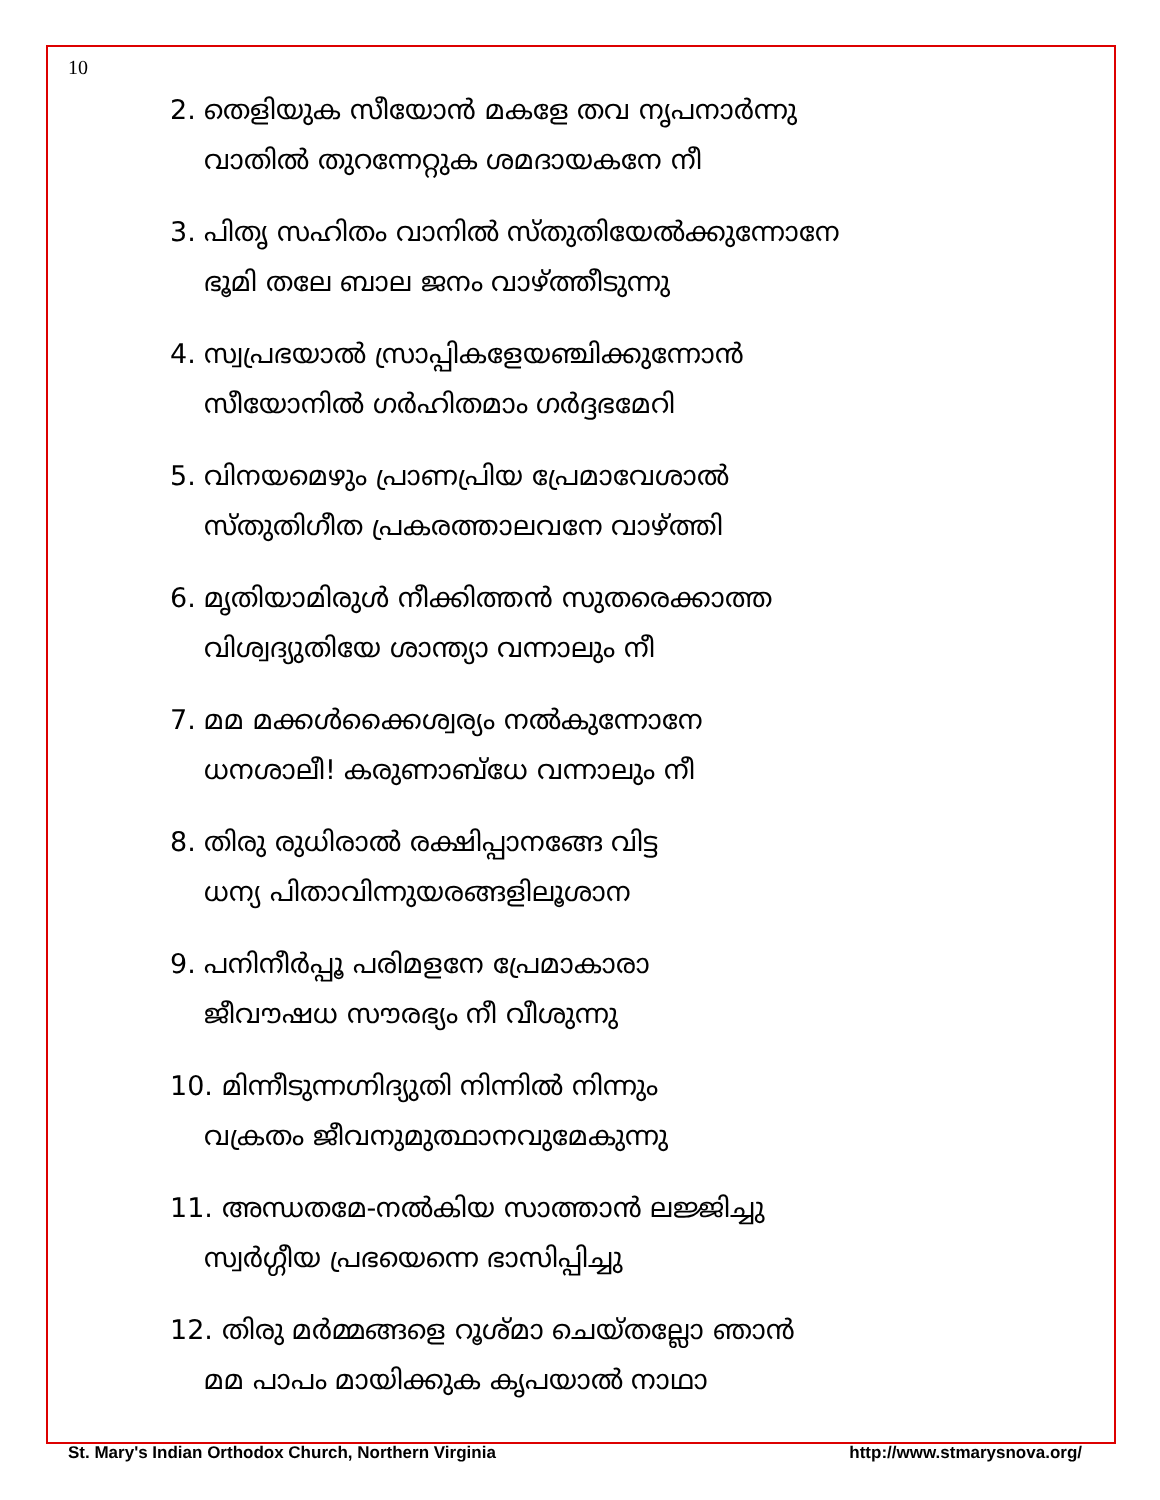10
2. തെളിയുക സീയോൻ മകളേ തവ നൃപനാർന്നു
വാതിൽ തുറന്നേറ്റുക ശമദായകനേ നീ
3. പിതൃ സഹിതം വാനിൽ സ്തുതിയേൽക്കുന്നോനേ
ഭൂമി തലേ ബാല ജനം വാഴ്ത്തീടുന്നു
4. സ്വപ്രഭയാൽ സ്രാപ്പികളേയഞ്ചിക്കുന്നോൻ
സീയോനിൽ ഗർഹിതമാം ഗർദ്ദഭമേറി
5. വിനയമെഴും പ്രാണപ്രിയ പ്രേമാവേശാൽ
സ്തുതിഗീത പ്രകരത്താലവനേ വാഴ്ത്തി
6. മൃതിയാമിരുൾ നീക്കിത്തൻ സുതരെക്കാത്ത
വിശ്വദ്യുതിയേ ശാന്ത്യാ വന്നാലും നീ
7. മമ മക്കൾക്കൈശ്വര്യം നൽകുന്നോനേ
ധനശാലീ! കരുണാബ്ധേ വന്നാലും നീ
8. തിരു രുധിരാൽ രക്ഷിപ്പാനങ്ങേ വിട്ട
ധന്യ പിതാവിന്നുയരങ്ങളിലൂശാന
9. പനിനീർപ്പൂ പരിമളനേ പ്രേമാകാരാ
ജീവൗഷധ സൗരഭ്യം നീ വീശുന്നു
10. മിന്നീടുന്നഗ്നിദ്യുതി നിന്നിൽ നിന്നും
വക്രതം ജീവനുമുത്ഥാനവുമേകുന്നു
11. അന്ധതമേ-നൽകിയ സാത്താൻ ലജ്ജിച്ചു
സ്വർഗ്ഗീയ പ്രഭയെന്നെ ഭാസിപ്പിച്ചു
12. തിരു മർമ്മങ്ങളെ റൂശ്മാ ചെയ്തല്ലോ ഞാൻ
മമ പാപം മായിക്കുക കൃപയാൽ നാഥാ
St. Mary's Indian Orthodox Church, Northern Virginia http://www.stmarysnova.org/